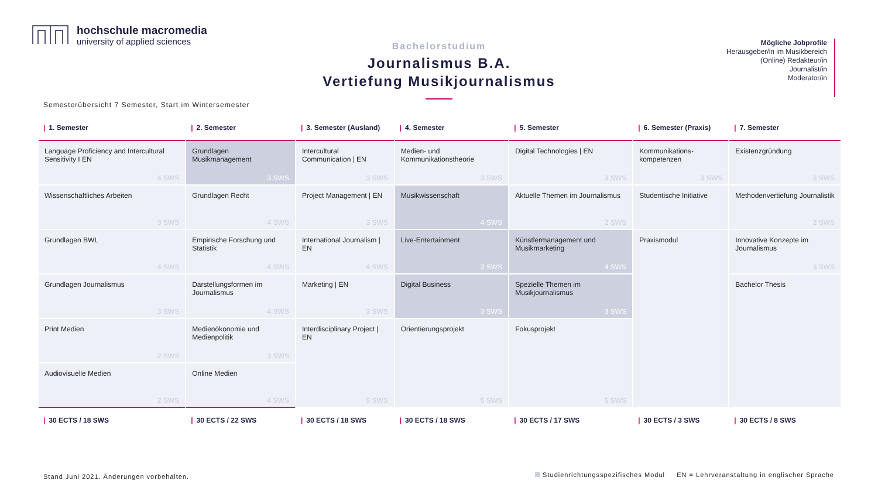hochschule macromedia
university of applied sciences
Bachelorstudium
Journalismus B.A.
Vertiefung Musikjournalismus
Mögliche Jobprofile
Herausgeber/in im Musikbereich
(Online) Redakteur/in
Journalist/in
Moderator/in
Semesterübersicht 7 Semester, Start im Wintersemester
| / 1. Semester | / 2. Semester | / 3. Semester (Ausland) | / 4. Semester | / 5. Semester | / 6. Semester (Praxis) | / 7. Semester |
| --- | --- | --- | --- | --- | --- | --- |
| Language Proficiency and Intercultural Sensitivity I EN 4 SWS | Grundlagen Musikmanagement 3 SWS | Intercultural Communication / EN 3 SWS | Medien- und Kommunikationstheorie 3 SWS | Digital Technologies / EN 3 SWS | Kommunikations-kompetenzen 3 SWS | Existenzgründung 3 SWS |
| Wissenschaftliches Arbeiten 3 SWS | Grundlagen Recht 4 SWS | Project Management / EN 3 SWS | Musikwissenschaft 4 SWS | Aktuelle Themen im Journalismus 2 SWS | Studentische Initiative | Methodenvertiefung Journalistik 2 SWS |
| Grundlagen BWL 4 SWS | Empirische Forschung und Statistik 4 SWS | International Journalism / EN 4 SWS | Live-Entertainment 3 SWS | Künstlermanagement und Musikmarketing 4 SWS | Praxismodul | Innovative Konzepte im Journalismus 3 SWS |
| Grundlagen Journalismus 3 SWS | Darstellungsformen im Journalismus 4 SWS | Marketing / EN 3 SWS | Digital Business 3 SWS | Spezielle Themen im Musikjournalismus 3 SWS | | Bachelor Thesis |
| Print Medien 2 SWS | Medienökonomie und Medienpolitik 3 SWS | Interdisciplinary Project / EN 5 SWS | Orientierungsprojekt 5 SWS | Fokusprojekt 5 SWS | | |
| Audiovisuelle Medien 2 SWS | Online Medien 4 SWS | | | | | |
| / 30 ECTS / 18 SWS | / 30 ECTS / 22 SWS | / 30 ECTS / 18 SWS | / 30 ECTS / 18 SWS | / 30 ECTS / 17 SWS | / 30 ECTS / 3 SWS | / 30 ECTS / 8 SWS |
Stand Juni 2021. Änderungen vorbehalten.
Studienrichtungsspezifisches Modul EN = Lehrveranstaltung in englischer Sprache